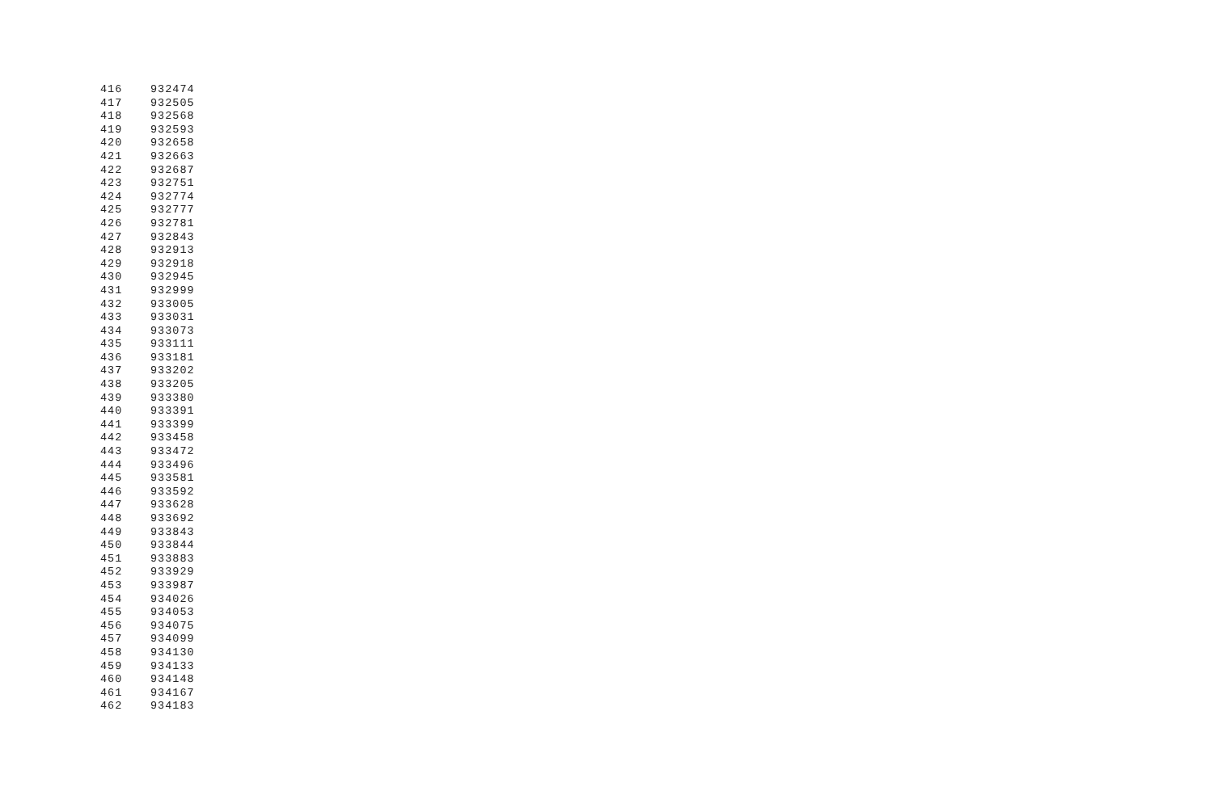| 416 | 932474 |
| 417 | 932505 |
| 418 | 932568 |
| 419 | 932593 |
| 420 | 932658 |
| 421 | 932663 |
| 422 | 932687 |
| 423 | 932751 |
| 424 | 932774 |
| 425 | 932777 |
| 426 | 932781 |
| 427 | 932843 |
| 428 | 932913 |
| 429 | 932918 |
| 430 | 932945 |
| 431 | 932999 |
| 432 | 933005 |
| 433 | 933031 |
| 434 | 933073 |
| 435 | 933111 |
| 436 | 933181 |
| 437 | 933202 |
| 438 | 933205 |
| 439 | 933380 |
| 440 | 933391 |
| 441 | 933399 |
| 442 | 933458 |
| 443 | 933472 |
| 444 | 933496 |
| 445 | 933581 |
| 446 | 933592 |
| 447 | 933628 |
| 448 | 933692 |
| 449 | 933843 |
| 450 | 933844 |
| 451 | 933883 |
| 452 | 933929 |
| 453 | 933987 |
| 454 | 934026 |
| 455 | 934053 |
| 456 | 934075 |
| 457 | 934099 |
| 458 | 934130 |
| 459 | 934133 |
| 460 | 934148 |
| 461 | 934167 |
| 462 | 934183 |